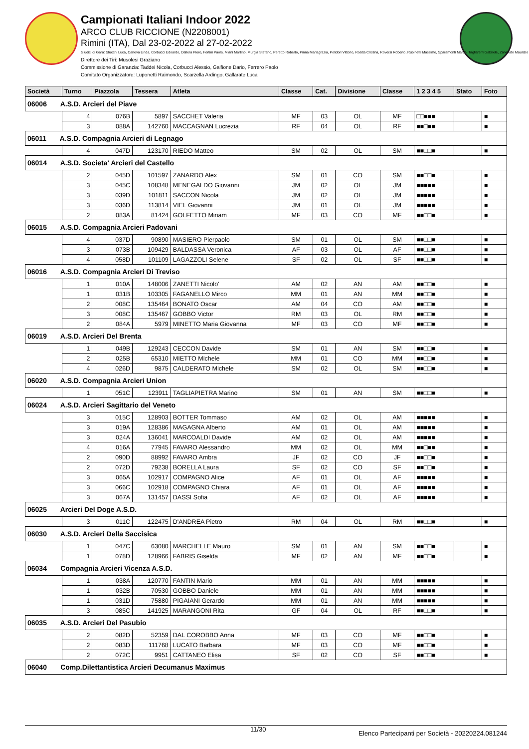Campionati Italiani Indoor 2022
ARCO CLUB RICCIONE (N2208001)
Rimini (ITA), Dal 23-02-2022 al 27-02-2022
Giudici di Gara: Stucchi Luca, Caneva Linda, Corbucci Edoardo, Dallera Piero, Fortini Paola, Miani Martino, Murgia Stefano, Peretto Roberto, Pinna Mariagrazia, Polidori Vittorio, Roatta Cristina, Roversi Roberto, Rubinetti Massimo, Sparamonti Marco, Tagliaferri Gabriele, Zanellato Maurizio
Direttore dei Tiri: Musolesi Graziano
Commissione di Garanzia: Taddei Nicola, Corbucci Alessio, Galfione Dario, Ferrero Paolo
Comitato Organizzatore: Luponetti Raimondo, Scarzella Ardingo, Gallarate Luca
| Società | Turno | Piazzola | Tessera | Atleta | Classe | Cat. | Divisione | Classe | 1 2 3 4 5 | Stato | Foto |
| --- | --- | --- | --- | --- | --- | --- | --- | --- | --- | --- | --- |
| 06006 A.S.D. Arcieri del Piave | | | | | | | | | | | |
| | 4 | 076B | 5897 | SACCHET Valeria | MF | 03 | OL | MF | □□■■■ | | ■ |
| | 3 | 088A | 142760 | MACCAGNAN Lucrezia | RF | 04 | OL | RF | ■■□■■ | | ■ |
| 06011 A.S.D. Compagnia Arcieri di Legnago | | | | | | | | | | | |
| | 4 | 047D | 123170 | RIEDO Matteo | SM | 02 | OL | SM | ■■□□■ | | ■ |
| 06014 A.S.D. Societa' Arcieri del Castello | | | | | | | | | | | |
| | 2 | 045D | 101597 | ZANARDO Alex | SM | 01 | CO | SM | ■■□□■ | | ■ |
| | 3 | 045C | 108348 | MENEGALDO Giovanni | JM | 02 | OL | JM | ■■■■■ | | ■ |
| | 3 | 039D | 101811 | SACCON Nicola | JM | 02 | OL | JM | ■■■■■ | | ■ |
| | 3 | 036D | 113814 | VIEL Giovanni | JM | 01 | OL | JM | ■■■■■ | | ■ |
| | 2 | 083A | 81424 | GOLFETTO Miriam | MF | 03 | CO | MF | ■■□□■ | | ■ |
| 06015 A.S.D. Compagnia Arcieri Padovani | | | | | | | | | | | |
| | 4 | 037D | 90890 | MASIERO Pierpaolo | SM | 01 | OL | SM | ■■□□■ | | ■ |
| | 3 | 073B | 109429 | BALDASSA Veronica | AF | 03 | OL | AF | ■■□□■ | | ■ |
| | 4 | 058D | 101109 | LAGAZZOLI Selene | SF | 02 | OL | SF | ■■□□■ | | ■ |
| 06016 A.S.D. Compagnia Arcieri Di Treviso | | | | | | | | | | | |
| | 1 | 010A | 148006 | ZANETTI Nicolo' | AM | 02 | AN | AM | ■■□□■ | | ■ |
| | 1 | 031B | 103305 | FAGANELLO Mirco | MM | 01 | AN | MM | ■■□□■ | | ■ |
| | 2 | 008C | 135464 | BONATO Oscar | AM | 04 | CO | AM | ■■□□■ | | ■ |
| | 3 | 008C | 135467 | GOBBO Victor | RM | 03 | OL | RM | ■■□□■ | | ■ |
| | 2 | 084A | 5979 | MINETTO Maria Giovanna | MF | 03 | CO | MF | ■■□□■ | | ■ |
| 06019 A.S.D. Arcieri Del Brenta | | | | | | | | | | | |
| | 1 | 049B | 129243 | CECCON Davide | SM | 01 | AN | SM | ■■□□■ | | ■ |
| | 2 | 025B | 65310 | MIETTO Michele | MM | 01 | CO | MM | ■■□□■ | | ■ |
| | 4 | 026D | 9875 | CALDERATO Michele | SM | 02 | OL | SM | ■■□□■ | | ■ |
| 06020 A.S.D. Compagnia Arcieri Union | | | | | | | | | | | |
| | 1 | 051C | 123911 | TAGLIAPIETRA Marino | SM | 01 | AN | SM | ■■□□■ | | ■ |
| 06024 A.S.D. Arcieri Sagittario del Veneto | | | | | | | | | | | |
| | 3 | 015C | 128903 | BOTTER Tommaso | AM | 02 | OL | AM | ■■■■■ | | ■ |
| | 3 | 019A | 128386 | MAGAGNA Alberto | AM | 01 | OL | AM | ■■■■■ | | ■ |
| | 3 | 024A | 136041 | MARCOALDI Davide | AM | 02 | OL | AM | ■■■■■ | | ■ |
| | 4 | 016A | 77945 | FAVARO Alessandro | MM | 02 | OL | MM | ■■□■■ | | ■ |
| | 2 | 090D | 88992 | FAVARO Ambra | JF | 02 | CO | JF | ■■□□■ | | ■ |
| | 2 | 072D | 79238 | BORELLA Laura | SF | 02 | CO | SF | ■■□□■ | | ■ |
| | 3 | 065A | 102917 | COMPAGNO Alice | AF | 01 | OL | AF | ■■■■■ | | ■ |
| | 3 | 066C | 102918 | COMPAGNO Chiara | AF | 01 | OL | AF | ■■■■■ | | ■ |
| | 3 | 067A | 131457 | DASSI Sofia | AF | 02 | OL | AF | ■■■■■ | | ■ |
| 06025 Arcieri Del Doge A.S.D. | | | | | | | | | | | |
| | 3 | 011C | 122475 | D'ANDREA Pietro | RM | 04 | OL | RM | ■■□□■ | | ■ |
| 06030 A.S.D. Arcieri Della Saccisica | | | | | | | | | | | |
| | 1 | 047C | 63080 | MARCHELLE Mauro | SM | 01 | AN | SM | ■■□□■ | | ■ |
| | 1 | 078D | 128966 | FABRIS Giselda | MF | 02 | AN | MF | ■■□□■ | | ■ |
| 06034 Compagnia Arcieri Vicenza A.S.D. | | | | | | | | | | | |
| | 1 | 038A | 120770 | FANTIN Mario | MM | 01 | AN | MM | ■■■■■ | | ■ |
| | 1 | 032B | 70530 | GOBBO Daniele | MM | 01 | AN | MM | ■■■■■ | | ■ |
| | 1 | 031D | 75880 | PIGAIANI Gerardo | MM | 01 | AN | MM | ■■■■■ | | ■ |
| | 3 | 085C | 141925 | MARANGONI Rita | GF | 04 | OL | RF | ■■□□■ | | ■ |
| 06035 A.S.D. Arcieri Del Pasubio | | | | | | | | | | | |
| | 2 | 082D | 52359 | DAL COROBBO Anna | MF | 03 | CO | MF | ■■□□■ | | ■ |
| | 2 | 083D | 111768 | LUCATO Barbara | MF | 03 | CO | MF | ■■□□■ | | ■ |
| | 2 | 072C | 9951 | CATTANEO Elisa | SF | 02 | CO | SF | ■■□□■ | | ■ |
| 06040 Comp.Dilettantistica Arcieri Decumanus Maximus | | | | | | | | | | | |
11/30 Elenco Partecipanti per Società - 20220224.081244